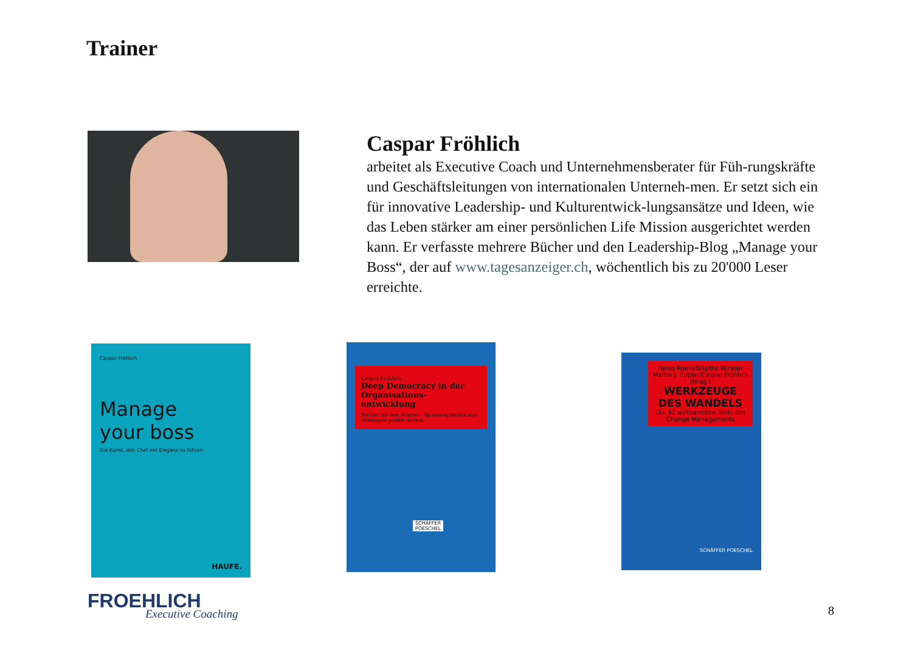Trainer
Caspar Fröhlich
arbeitet als Executive Coach und Unternehmensberater für Füh-rungskräfte und Geschäftsleitungen von internationalen Unterneh-men. Er setzt sich ein für innovative Leadership- und Kulturentwick-lungsansätze und Ideen, wie das Leben stärker am einer persönlichen Life Mission ausgerichtet werden kann. Er verfasste mehrere Bücher und den Leadership-Blog „Manage your Boss“, der auf www.tagesanzeiger.ch, wöchentlich bis zu 20'000 Leser erreichte.
Caspar Fröhlich
Manage
your boss
Die Kunst, den Chef mit Eleganz zu führen
HAUFE.
Caspar Fröhlich
Deep Democracy in der Organisations-entwicklung
Treiber für den Wandel – Spannungsfelder und Störungen positiv nutzen
SCHÄFFER POESCHEL
Heiko Roehl/Brigitte Winkler Martin J. Eppler/Caspar Fröhlich (Hrsg.)
WERKZEUGE DES WANDELS
Die 30 wirksamsten Tools des Change Managements
SCHÄFFER POESCHEL
FROEHLICH
Executive Coaching
8